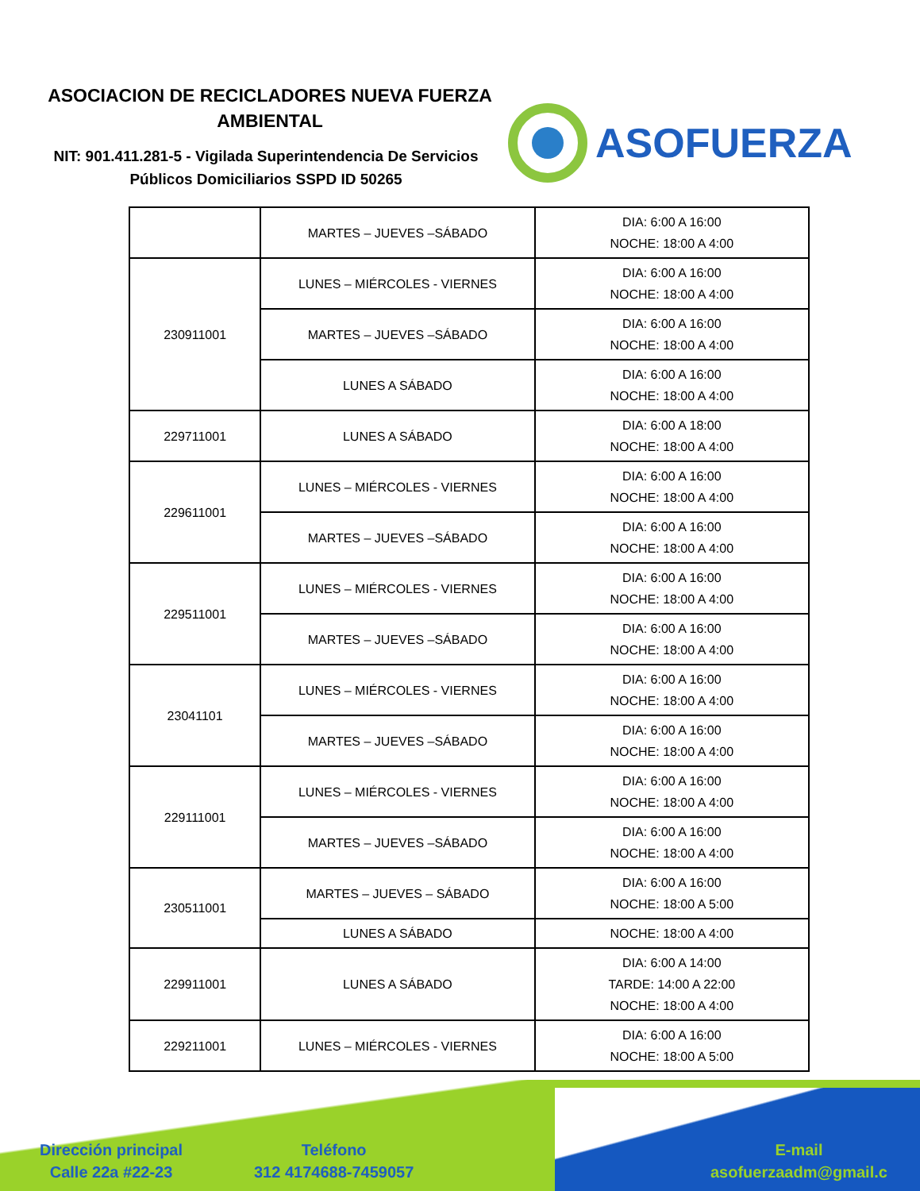ASOCIACION DE RECICLADORES NUEVA FUERZA AMBIENTAL
NIT: 901.411.281-5 - Vigilada Superintendencia De Servicios Públicos Domiciliarios SSPD ID 50265
ASOFUERZA
| | MARTES – JUEVES –SÁBADO | DIA: 6:00 A 16:00 NOCHE: 18:00 A 4:00 |
| 230911001 | LUNES – MIÉRCOLES - VIERNES | DIA: 6:00 A 16:00 NOCHE: 18:00 A 4:00 |
| | MARTES – JUEVES –SÁBADO | DIA: 6:00 A 16:00 NOCHE: 18:00 A 4:00 |
| | LUNES A SÁBADO | DIA: 6:00 A 16:00 NOCHE: 18:00 A 4:00 |
| 229711001 | LUNES A SÁBADO | DIA: 6:00 A 18:00 NOCHE: 18:00 A 4:00 |
| 229611001 | LUNES – MIÉRCOLES - VIERNES | DIA: 6:00 A 16:00 NOCHE: 18:00 A 4:00 |
| | MARTES – JUEVES –SÁBADO | DIA: 6:00 A 16:00 NOCHE: 18:00 A 4:00 |
| 229511001 | LUNES – MIÉRCOLES - VIERNES | DIA: 6:00 A 16:00 NOCHE: 18:00 A 4:00 |
| | MARTES – JUEVES –SÁBADO | DIA: 6:00 A 16:00 NOCHE: 18:00 A 4:00 |
| 23041101 | LUNES – MIÉRCOLES - VIERNES | DIA: 6:00 A 16:00 NOCHE: 18:00 A 4:00 |
| | MARTES – JUEVES –SÁBADO | DIA: 6:00 A 16:00 NOCHE: 18:00 A 4:00 |
| 229111001 | LUNES – MIÉRCOLES - VIERNES | DIA: 6:00 A 16:00 NOCHE: 18:00 A 4:00 |
| | MARTES – JUEVES –SÁBADO | DIA: 6:00 A 16:00 NOCHE: 18:00 A 4:00 |
| 230511001 | MARTES – JUEVES – SÁBADO | DIA: 6:00 A 16:00 NOCHE: 18:00 A 5:00 |
| | LUNES A SÁBADO | NOCHE: 18:00 A 4:00 |
| 229911001 | LUNES A SÁBADO | DIA: 6:00 A 14:00 TARDE: 14:00 A 22:00 NOCHE: 18:00 A 4:00 |
| 229211001 | LUNES – MIÉRCOLES - VIERNES | DIA: 6:00 A 16:00 NOCHE: 18:00 A 5:00 |
Dirección principal
Calle 22a #22-23
Teléfono
312 4174688-7459057
E-mail
asofuerzaadm@gmail.c